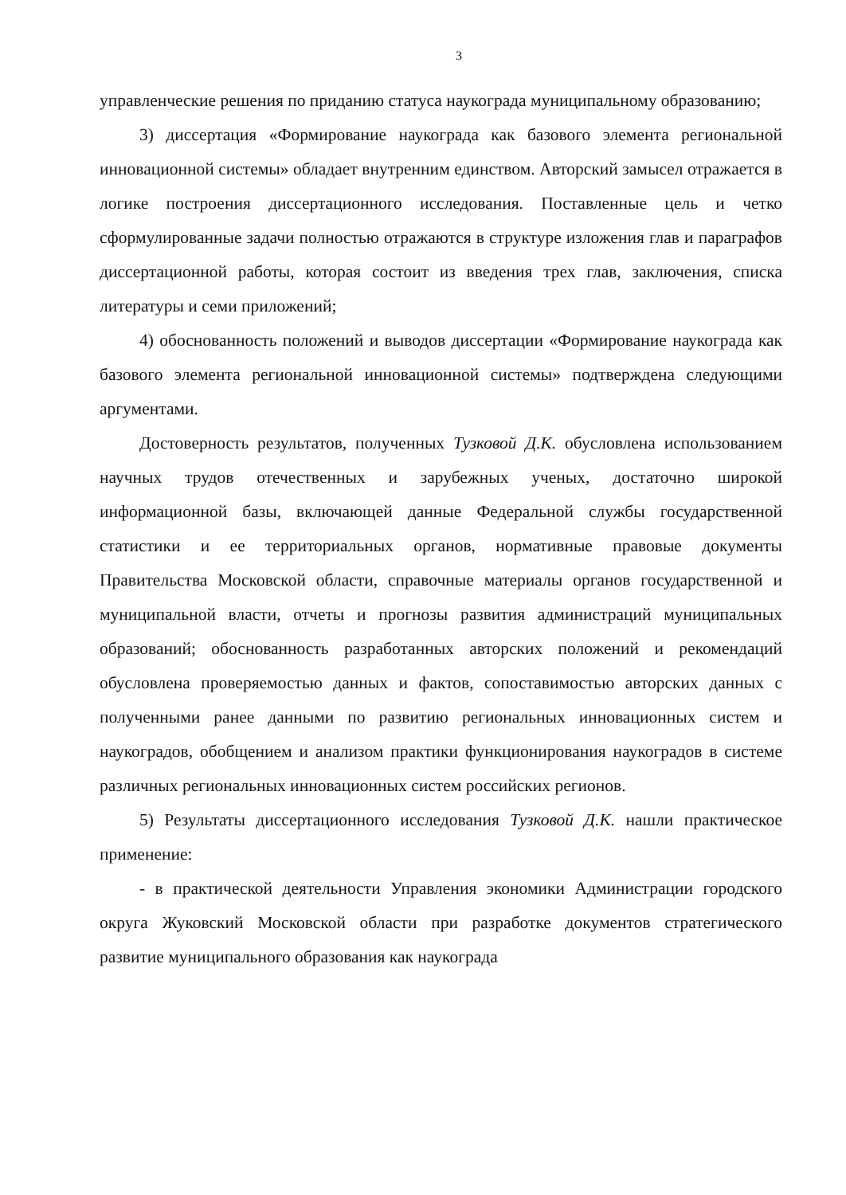3
управленческие решения по приданию статуса наукограда муниципальному образованию;
3) диссертация «Формирование наукограда как базового элемента региональной инновационной системы» обладает внутренним единством. Авторский замысел отражается в логике построения диссертационного исследования. Поставленные цель и четко сформулированные задачи полностью отражаются в структуре изложения глав и параграфов диссертационной работы, которая состоит из введения трех глав, заключения, списка литературы и семи приложений;
4) обоснованность положений и выводов диссертации «Формирование наукограда как базового элемента региональной инновационной системы» подтверждена следующими аргументами.
Достоверность результатов, полученных Тузковой Д.К. обусловлена использованием научных трудов отечественных и зарубежных ученых, достаточно широкой информационной базы, включающей данные Федеральной службы государственной статистики и ее территориальных органов, нормативные правовые документы Правительства Московской области, справочные материалы органов государственной и муниципальной власти, отчеты и прогнозы развития администраций муниципальных образований; обоснованность разработанных авторских положений и рекомендаций обусловлена проверяемостью данных и фактов, сопоставимостью авторских данных с полученными ранее данными по развитию региональных инновационных систем и наукоградов, обобщением и анализом практики функционирования наукоградов в системе различных региональных инновационных систем российских регионов.
5) Результаты диссертационного исследования Тузковой Д.К. нашли практическое применение:
- в практической деятельности Управления экономики Администрации городского округа Жуковский Московской области при разработке документов стратегического развитие муниципального образования как наукограда